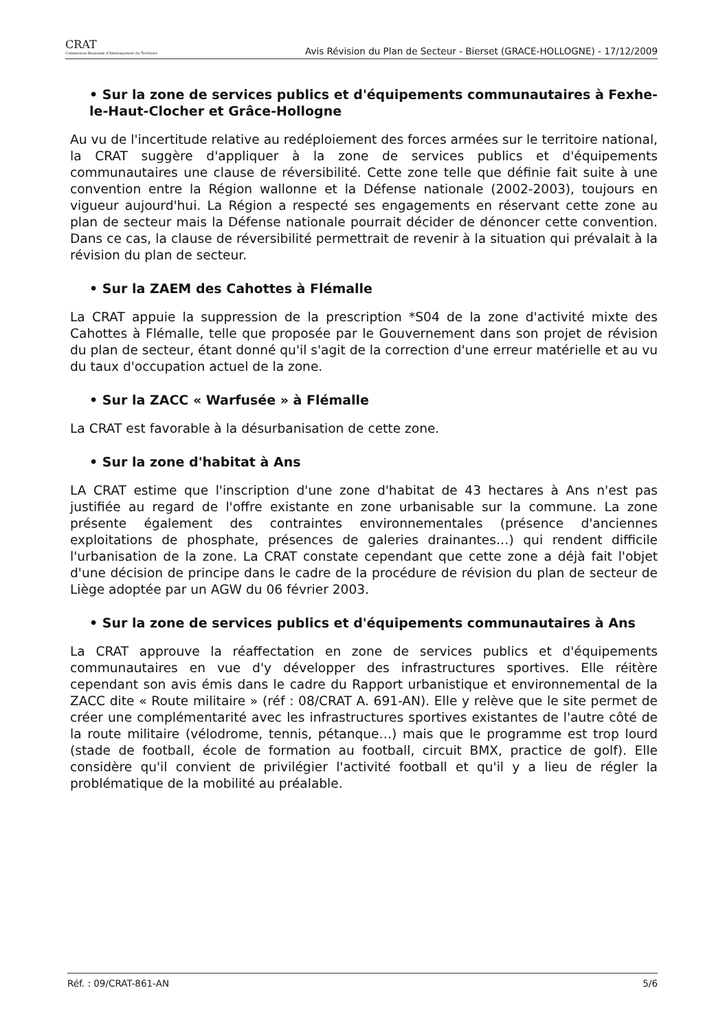CRAT
Commission Régionale d'Aménagement du Territoire
Avis Révision du Plan de Secteur - Bierset (GRACE-HOLLOGNE) - 17/12/2009
• Sur la zone de services publics et d'équipements communautaires à Fexhe-le-Haut-Clocher et Grâce-Hollogne
Au vu de l'incertitude relative au redéploiement des forces armées sur le territoire national, la CRAT suggère d'appliquer à la zone de services publics et d'équipements communautaires une clause de réversibilité. Cette zone telle que définie fait suite à une convention entre la Région wallonne et la Défense nationale (2002-2003), toujours en vigueur aujourd'hui. La Région a respecté ses engagements en réservant cette zone au plan de secteur mais la Défense nationale pourrait décider de dénoncer cette convention. Dans ce cas, la clause de réversibilité permettrait de revenir à la situation qui prévalait à la révision du plan de secteur.
• Sur la ZAEM des Cahottes à Flémalle
La CRAT appuie la suppression de la prescription *S04 de la zone d'activité mixte des Cahottes à Flémalle, telle que proposée par le Gouvernement dans son projet de révision du plan de secteur, étant donné qu'il s'agit de la correction d'une erreur matérielle et au vu du taux d'occupation actuel de la zone.
• Sur la ZACC « Warfusée » à Flémalle
La CRAT est favorable à la désurbanisation de cette zone.
• Sur la zone d'habitat à Ans
LA CRAT estime que l'inscription d'une zone d'habitat de 43 hectares à Ans n'est pas justifiée au regard de l'offre existante en zone urbanisable sur la commune. La zone présente également des contraintes environnementales (présence d'anciennes exploitations de phosphate, présences de galeries drainantes…) qui rendent difficile l'urbanisation de la zone. La CRAT constate cependant que cette zone a déjà fait l'objet d'une décision de principe dans le cadre de la procédure de révision du plan de secteur de Liège adoptée par un AGW du 06 février 2003.
• Sur la zone de services publics et d'équipements communautaires à Ans
La CRAT approuve la réaffectation en zone de services publics et d'équipements communautaires en vue d'y développer des infrastructures sportives. Elle réitère cependant son avis émis dans le cadre du Rapport urbanistique et environnemental de la ZACC dite « Route militaire » (réf : 08/CRAT A. 691-AN). Elle y relève que le site permet de créer une complémentarité avec les infrastructures sportives existantes de l'autre côté de la route militaire (vélodrome, tennis, pétanque…) mais que le programme est trop lourd (stade de football, école de formation au football, circuit BMX, practice de golf). Elle considère qu'il convient de privilégier l'activité football et qu'il y a lieu de régler la problématique de la mobilité au préalable.
Réf. : 09/CRAT-861-AN 5/6